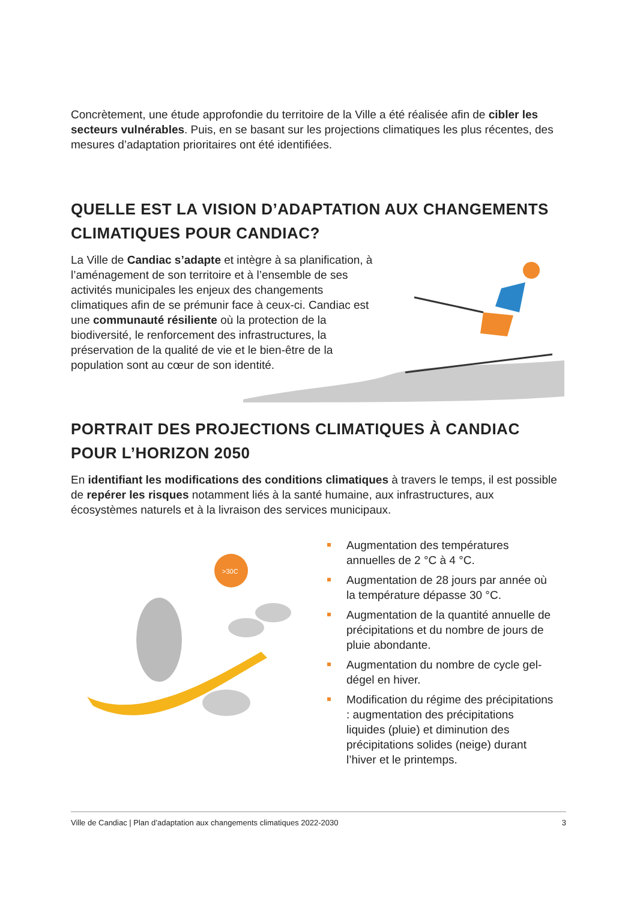Concrètement, une étude approfondie du territoire de la Ville a été réalisée afin de cibler les secteurs vulnérables. Puis, en se basant sur les projections climatiques les plus récentes, des mesures d’adaptation prioritaires ont été identifiées.
QUELLE EST LA VISION D’ADAPTATION AUX CHANGEMENTS CLIMATIQUES POUR CANDIAC?
La Ville de Candiac s’adapte et intègre à sa planification, à l’aménagement de son territoire et à l’ensemble de ses activités municipales les enjeux des changements climatiques afin de se prémunir face à ceux-ci. Candiac est une communauté résiliente où la protection de la biodiversité, le renforcement des infrastructures, la préservation de la qualité de vie et le bien-être de la population sont au cœur de son identité.
PORTRAIT DES PROJECTIONS CLIMATIQUES À CANDIAC POUR L’HORIZON 2050
En identifiant les modifications des conditions climatiques à travers le temps, il est possible de repérer les risques notamment liés à la santé humaine, aux infrastructures, aux écosystèmes naturels et à la livraison des services municipaux.
>30C
Augmentation des températures annuelles de 2 °C à 4 °C.
Augmentation de 28 jours par année où la température dépasse 30 °C.
Augmentation de la quantité annuelle de précipitations et du nombre de jours de pluie abondante.
Augmentation du nombre de cycle gel-dégel en hiver.
Modification du régime des précipitations : augmentation des précipitations liquides (pluie) et diminution des précipitations solides (neige) durant l’hiver et le printemps.
Ville de Candiac | Plan d’adaptation aux changements climatiques 2022-2030 3